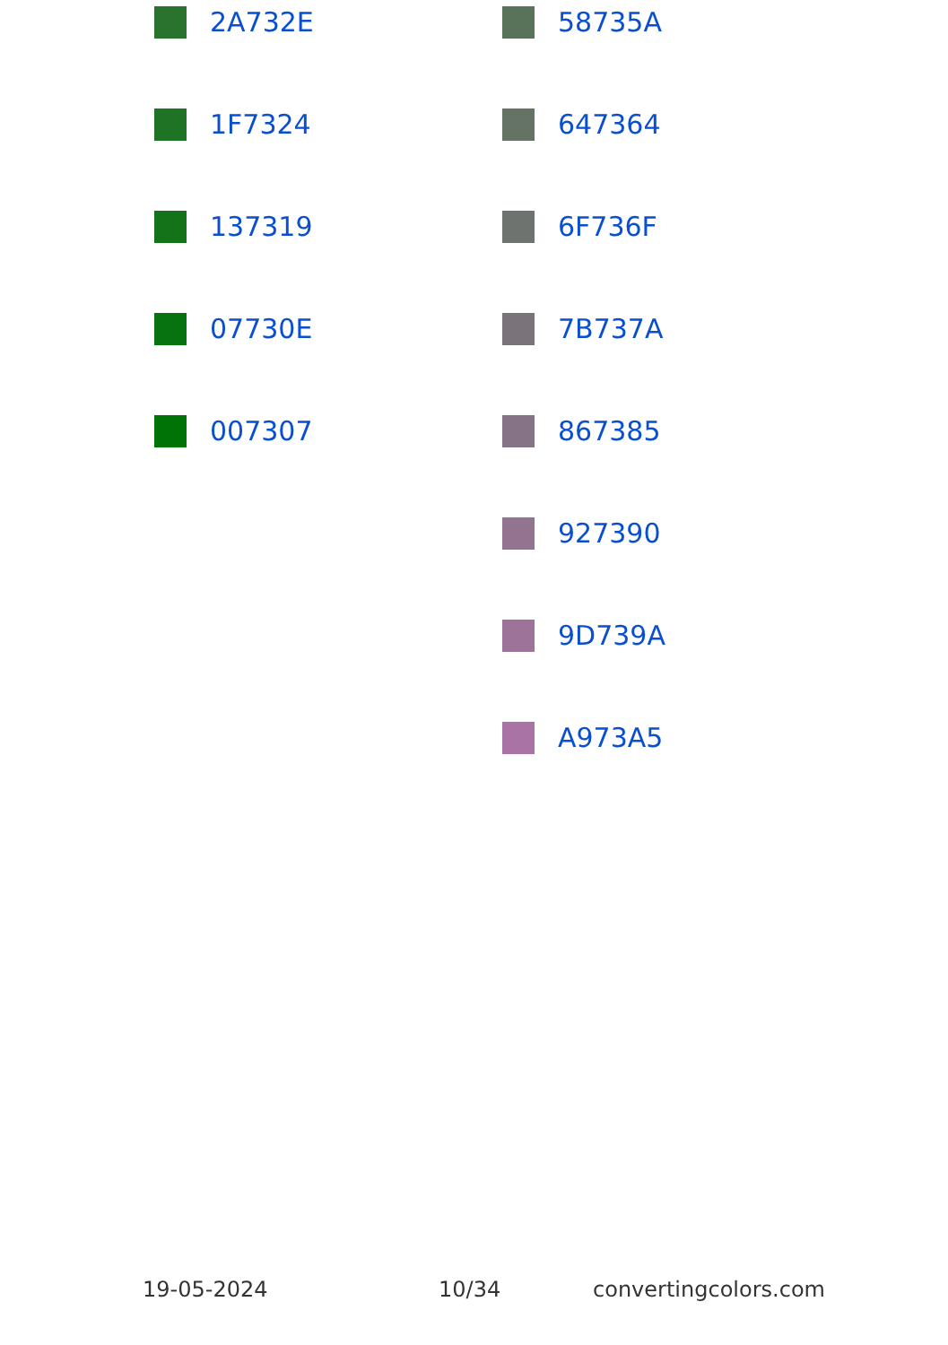2A732E
1F7324
137319
07730E
007307
58735A
647364
6F736F
7B737A
867385
927390
9D739A
A973A5
19-05-2024 10/34 convertingcolors.com